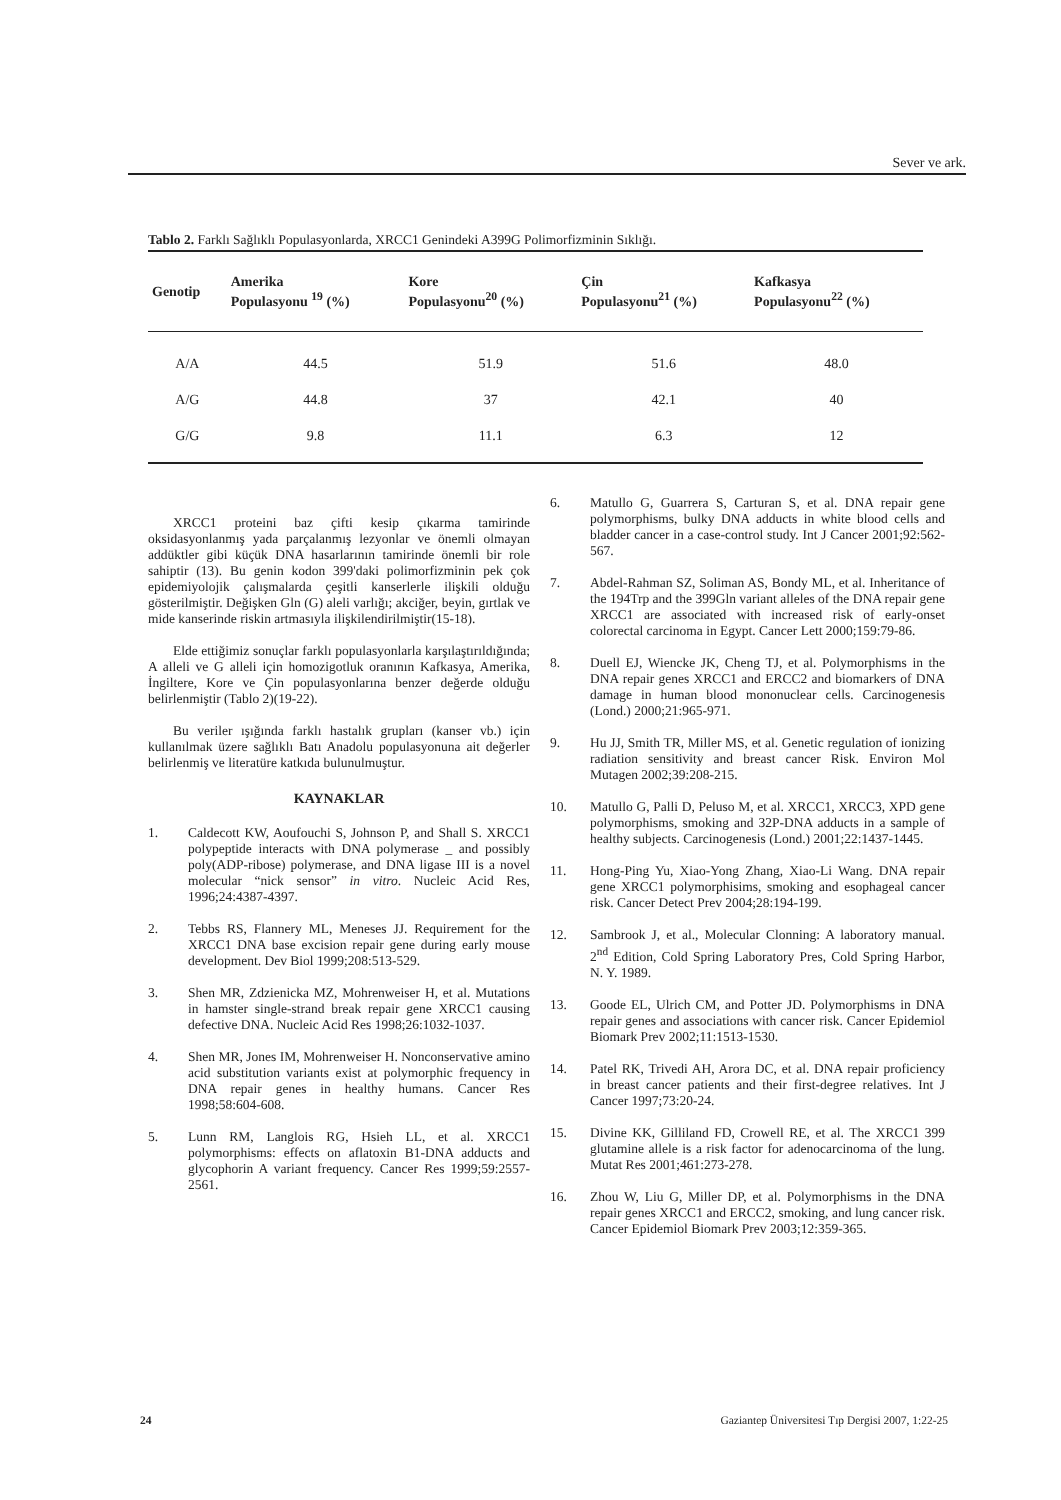Sever ve ark.
Tablo 2. Farklı Sağlıklı Populasyonlarda, XRCC1 Genindeki A399G Polimorfizminin Sıklığı.
| Genotip | Amerika Populasyonu <sup>19</sup> (%) | Kore Populasyonu<sup>20</sup> (%) | Çin Populasyonu<sup>21</sup> (%) | Kafkasya Populasyonu<sup>22</sup> (%) |
| --- | --- | --- | --- | --- |
| A/A | 44.5 | 51.9 | 51.6 | 48.0 |
| A/G | 44.8 | 37 | 42.1 | 40 |
| G/G | 9.8 | 11.1 | 6.3 | 12 |
XRCC1 proteini baz çifti kesip çıkarma tamirinde oksidasyonlanmış yada parçalanmış lezyonlar ve önemli olmayan addüktler gibi küçük DNA hasarlarının tamirinde önemli bir role sahiptir (13). Bu genin kodon 399'daki polimorfizminin pek çok epidemiyolojik çalışmalarda çeşitli kanserlerle ilişkili olduğu gösterilmiştir. Değişken Gln (G) aleli varlığı; akciğer, beyin, gırtlak ve mide kanserinde riskin artmasıyla ilişkilendirilmiştir(15-18).
Elde ettiğimiz sonuçlar farklı populasyonlarla karşılaştırıldığında; A alleli ve G alleli için homozigotluk oranının Kafkasya, Amerika, İngiltere, Kore ve Çin populasyonlarına benzer değerde olduğu belirlenmiştir (Tablo 2)(19-22).
Bu veriler ışığında farklı hastalık grupları (kanser vb.) için kullanılmak üzere sağlıklı Batı Anadolu populasyonuna ait değerler belirlenmiş ve literatüre katkıda bulunulmuştur.
KAYNAKLAR
1. Caldecott KW, Aoufouchi S, Johnson P, and Shall S. XRCC1 polypeptide interacts with DNA polymerase _ and possibly poly(ADP-ribose) polymerase, and DNA ligase III is a novel molecular “nick sensor” in vitro. Nucleic Acid Res, 1996;24:4387-4397.
2. Tebbs RS, Flannery ML, Meneses JJ. Requirement for the XRCC1 DNA base excision repair gene during early mouse development. Dev Biol 1999;208:513-529.
3. Shen MR, Zdzienicka MZ, Mohrenweiser H, et al. Mutations in hamster single-strand break repair gene XRCC1 causing defective DNA. Nucleic Acid Res 1998;26:1032-1037.
4. Shen MR, Jones IM, Mohrenweiser H. Nonconservative amino acid substitution variants exist at polymorphic frequency in DNA repair genes in healthy humans. Cancer Res 1998;58:604-608.
5. Lunn RM, Langlois RG, Hsieh LL, et al. XRCC1 polymorphisms: effects on aflatoxin B1-DNA adducts and glycophorin A variant frequency. Cancer Res 1999;59:2557-2561.
6. Matullo G, Guarrera S, Carturan S, et al. DNA repair gene polymorphisms, bulky DNA adducts in white blood cells and bladder cancer in a case-control study. Int J Cancer 2001;92:562-567.
7. Abdel-Rahman SZ, Soliman AS, Bondy ML, et al. Inheritance of the 194Trp and the 399Gln variant alleles of the DNA repair gene XRCC1 are associated with increased risk of early-onset colorectal carcinoma in Egypt. Cancer Lett 2000;159:79-86.
8. Duell EJ, Wiencke JK, Cheng TJ, et al. Polymorphisms in the DNA repair genes XRCC1 and ERCC2 and biomarkers of DNA damage in human blood mononuclear cells. Carcinogenesis (Lond.) 2000;21:965-971.
9. Hu JJ, Smith TR, Miller MS, et al. Genetic regulation of ionizing radiation sensitivity and breast cancer Risk. Environ Mol Mutagen 2002;39:208-215.
10. Matullo G, Palli D, Peluso M, et al. XRCC1, XRCC3, XPD gene polymorphisms, smoking and 32P-DNA adducts in a sample of healthy subjects. Carcinogenesis (Lond.) 2001;22:1437-1445.
11. Hong-Ping Yu, Xiao-Yong Zhang, Xiao-Li Wang. DNA repair gene XRCC1 polymorphisims, smoking and esophageal cancer risk. Cancer Detect Prev 2004;28:194-199.
12. Sambrook J, et al., Molecular Clonning: A laboratory manual. 2<sup>nd</sup> Edition, Cold Spring Laboratory Pres, Cold Spring Harbor, N. Y. 1989.
13. Goode EL, Ulrich CM, and Potter JD. Polymorphisms in DNA repair genes and associations with cancer risk. Cancer Epidemiol Biomark Prev 2002;11:1513-1530.
14. Patel RK, Trivedi AH, Arora DC, et al. DNA repair proficiency in breast cancer patients and their first-degree relatives. Int J Cancer 1997;73:20-24.
15. Divine KK, Gilliland FD, Crowell RE, et al. The XRCC1 399 glutamine allele is a risk factor for adenocarcinoma of the lung. Mutat Res 2001;461:273-278.
16. Zhou W, Liu G, Miller DP, et al. Polymorphisms in the DNA repair genes XRCC1 and ERCC2, smoking, and lung cancer risk. Cancer Epidemiol Biomark Prev 2003;12:359-365.
24 Gaziantep Üniversitesi Tıp Dergisi 2007, 1:22-25